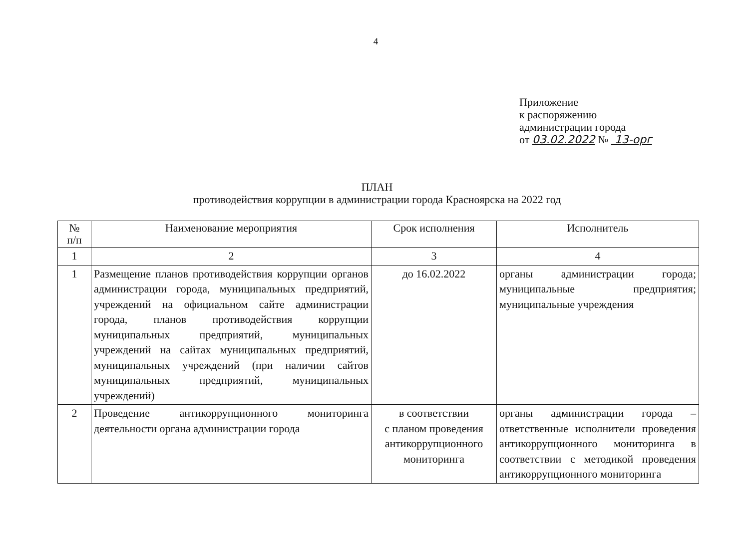4
Приложение
к распоряжению
администрации города
от 03.02.2022 № 13-орг
ПЛАН
противодействия коррупции в администрации города Красноярска на 2022 год
| № п/п | Наименование мероприятия | Срок исполнения | Исполнитель |
| --- | --- | --- | --- |
| 1 | 2 | 3 | 4 |
| 1 | Размещение планов противодействия коррупции органов администрации города, муниципальных предприятий, учреждений на официальном сайте администрации города, планов противодействия коррупции муниципальных предприятий, муниципальных учреждений на сайтах муниципальных предприятий, муниципальных учреждений (при наличии сайтов муниципальных предприятий, муниципальных учреждений) | до 16.02.2022 | органы администрации города; муниципальные предприятия; муниципальные учреждения |
| 2 | Проведение антикоррупционного мониторинга деятельности органа администрации города | в соответствии с планом проведения антикоррупционного мониторинга | органы администрации города – ответственные исполнители проведения антикоррупционного мониторинга в соответствии с методикой проведения антикоррупционного мониторинга |